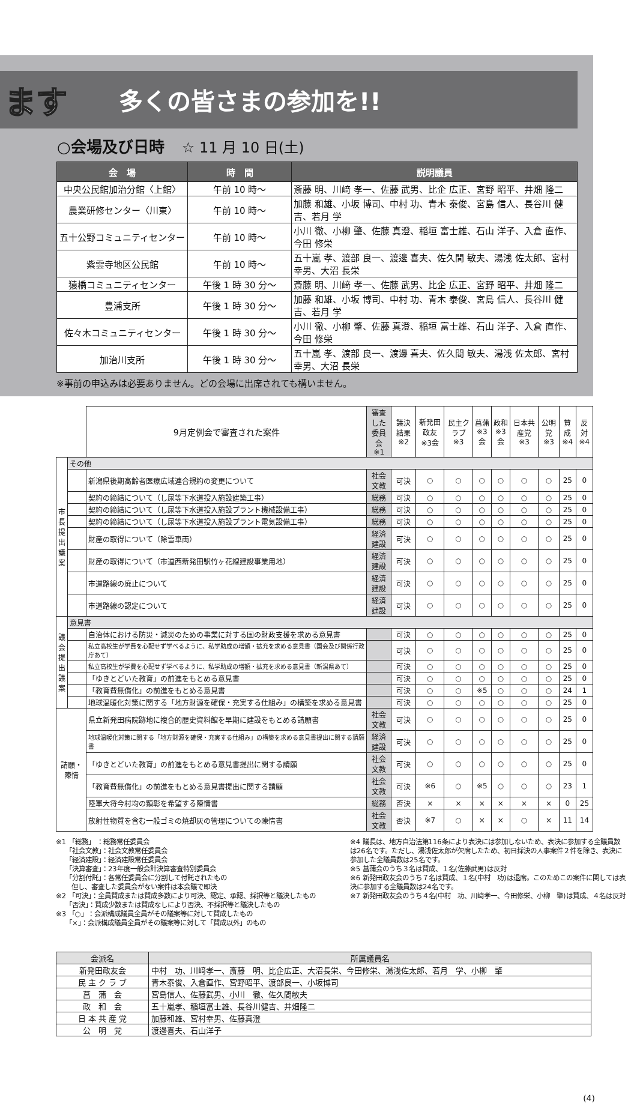ます
多くの皆さまの参加を!!
○会場及び日時 ☆ 11 月 10 日(土)
| 会 場 | 時 間 | 説明議員 |
| --- | --- | --- |
| 中央公民館加治分館〈上館〉 | 午前 10 時〜 | 斎藤 明、川﨑 孝一、佐藤 武男、比企 広正、宮野 昭平、井畑 隆二 |
| 農業研修センター〈川東〉 | 午前 10 時〜 | 加藤 和雄、小坂 博司、中村 功、青木 泰俊、宮島 信人、長谷川 健吉、若月 学 |
| 五十公野コミュニティセンター | 午前 10 時〜 | 小川 徹、小柳 肇、佐藤 真澄、稲垣 富士雄、石山 洋子、入倉 直作、今田 修栄 |
| 紫雲寺地区公民館 | 午前 10 時〜 | 五十嵐 孝、渡部 良一、渡邊 喜夫、佐久間 敏夫、湯浅 佐太郎、宮村 幸男、大沼 長栄 |
| 猿橋コミュニティセンター | 午後 1 時 30 分〜 | 斎藤 明、川﨑 孝一、佐藤 武男、比企 広正、宮野 昭平、井畑 隆二 |
| 豊浦支所 | 午後 1 時 30 分〜 | 加藤 和雄、小坂 博司、中村 功、青木 泰俊、宮島 信人、長谷川 健吉、若月 学 |
| 佐々木コミュニティセンター | 午後 1 時 30 分〜 | 小川 徹、小柳 肇、佐藤 真澄、稲垣 富士雄、石山 洋子、入倉 直作、今田 修栄 |
| 加治川支所 | 午後 1 時 30 分〜 | 五十嵐 孝、渡部 良一、渡邊 喜夫、佐久間 敏夫、湯浅 佐太郎、宮村 幸男、大沼 長栄 |
※事前の申込みは必要ありません。どの会場に出席されても構いません。
| | | 9月定例会で審査された案件 | 審査した 委員会 ※1 | 議決結果 ※2 | 新発田政友 ※3会 | 民主クラブ ※3 | 菖蒲 ※3会 | 政和 ※3会 | 日本共産党 ※3 | 公明党 ※3 | 賛成 ※4 | 反対 ※4 |
| --- | --- | --- | --- | --- | --- | --- | --- | --- | --- | --- | --- | --- |
| 市長提出議案 | その他 | | | | | | | | | | | |
| | | 新潟県後期高齢者医療広域連合規約の変更について | 社会文教 | 可決 | ○ | ○ | ○ | ○ | ○ | ○ | 25 | 0 |
| | | 契約の締結について（し尿等下水道投入施設建築工事） | 総務 | 可決 | ○ | ○ | ○ | ○ | ○ | ○ | 25 | 0 |
| | | 契約の締結について（し尿等下水道投入施設プラント機械設備工事） | 総務 | 可決 | ○ | ○ | ○ | ○ | ○ | ○ | 25 | 0 |
| | | 契約の締結について（し尿等下水道投入施設プラント電気設備工事） | 総務 | 可決 | ○ | ○ | ○ | ○ | ○ | ○ | 25 | 0 |
| | | 財産の取得について（除雪車両） | 経済建設 | 可決 | ○ | ○ | ○ | ○ | ○ | ○ | 25 | 0 |
| | | 財産の取得について（市道西新発田駅竹ヶ花線建設事業用地） | 経済建設 | 可決 | ○ | ○ | ○ | ○ | ○ | ○ | 25 | 0 |
| | | 市道路線の廃止について | 経済建設 | 可決 | ○ | ○ | ○ | ○ | ○ | ○ | 25 | 0 |
| | | 市道路線の認定について | 経済建設 | 可決 | ○ | ○ | ○ | ○ | ○ | ○ | 25 | 0 |
| 議会提出議案 | 意見書 | | | | | | | | | | | |
| | | 自治体における防災・減災のための事業に対する国の財政支援を求める意見書 | | 可決 | ○ | ○ | ○ | ○ | ○ | ○ | 25 | 0 |
| | | 私立高校生が学費を心配せず学べるように、私学助成の増額・拡充を求める意見書（国会及び関係行政庁あて） | | 可決 | ○ | ○ | ○ | ○ | ○ | ○ | 25 | 0 |
| | | 私立高校生が学費を心配せず学べるように、私学助成の増額・拡充を求める意見書（新潟県あて） | | 可決 | ○ | ○ | ○ | ○ | ○ | ○ | 25 | 0 |
| | | 「ゆきとどいた教育」の前進をもとめる意見書 | | 可決 | ○ | ○ | ○ | ○ | ○ | ○ | 25 | 0 |
| | | 「教育費無償化」の前進をもとめる意見書 | | 可決 | ○ | ○ | ※5 | ○ | ○ | ○ | 24 | 1 |
| | | 地球温暖化対策に関する「地方財源を確保・充実する仕組み」の構築を求める意見書 | | 可決 | ○ | ○ | ○ | ○ | ○ | ○ | 25 | 0 |
| 請願・陳情 | | 県立新発田病院跡地に複合的歴史資料館を早期に建設をもとめる請願書 | 社会文教 | 可決 | ○ | ○ | ○ | ○ | ○ | ○ | 25 | 0 |
| | | 地球温暖化対策に関する「地方財源を確保・充実する仕組み」の構築を求める意見書提出に関する請願書 | 経済建設 | 可決 | ○ | ○ | ○ | ○ | ○ | ○ | 25 | 0 |
| | | 「ゆきとどいた教育」の前進をもとめる意見書提出に関する請願 | 社会文教 | 可決 | ○ | ○ | ○ | ○ | ○ | ○ | 25 | 0 |
| | | 「教育費無償化」の前進をもとめる意見書提出に関する請願 | 社会文教 | 可決 | ※6 | ○ | ※5 | ○ | ○ | ○ | 23 | 1 |
| | | 陸軍大将今村均の顕彰を希望する陳情書 | 総務 | 否決 | × | × | × | × | × | × | 0 | 25 |
| | | 放射性物質を含む一般ゴミの焼却灰の管理についての陳情書 | 社会文教 | 否決 | ※7 | ○ | × | × | ○ | × | 11 | 14 |
※1 「総務」 ：総務常任委員会
　　「社会文教」：社会文教常任委員会
　　「経済建設」：経済建設常任委員会
　　「決算審査」：23年度一般会計決算審査特別委員会
　　「分割付託」：各常任委員会に分割して付託されたもの
　　 但し、審査した委員会がない案件は本会議で即決
※2 「可決」：全員賛成または賛成多数により可決、認定、承認、採択等と議決したもの
　　「否決」：賛成少数または賛成なしにより否決、不採択等と議決したもの
※3 「○」：会派構成議員全員がその議案等に対して賛成したもの
　　「×」：会派構成議員全員がその議案等に対して「賛成以外」のもの
※4 議長は、地方自治法第116条により表決には参加しないため、表決に参加する全議員数は26名です。ただし、湯浅佐太郎が欠席したため、初日採決の人事案件２件を除き、表決に参加した全議員数は25名です。
※5 菖蒲会のうち３名は賛成、１名(佐藤武男)は反対
※6 新発田政友会のうち７名は賛成、１名(中村　功)は退席。このためこの案件に関しては表決に参加する全議員数は24名です。
※7 新発田政友会のうち４名(中村　功、川﨑孝一、今田修栄、小柳　肇)は賛成、４名は反対
| 会派名 | 所属議員名 |
| --- | --- |
| 新発田政友会 | 中村 功、川﨑孝一、斎藤 明、比企広正、大沼長栄、今田修栄、湯浅佐太郎、若月 学、小柳 肇 |
| 民 主 ク ラ ブ | 青木泰俊、入倉直作、宮野昭平、渡部良一、小坂博司 |
| 菖 蒲 会 | 宮島信人、佐藤武男、小川 徹、佐久間敏夫 |
| 政 和 会 | 五十嵐孝、稲垣富士雄、長谷川健吉、井畑隆二 |
| 日 本 共 産 党 | 加藤和雄、宮村幸男、佐藤真澄 |
| 公 明 党 | 渡邊喜夫、石山洋子 |
(4)